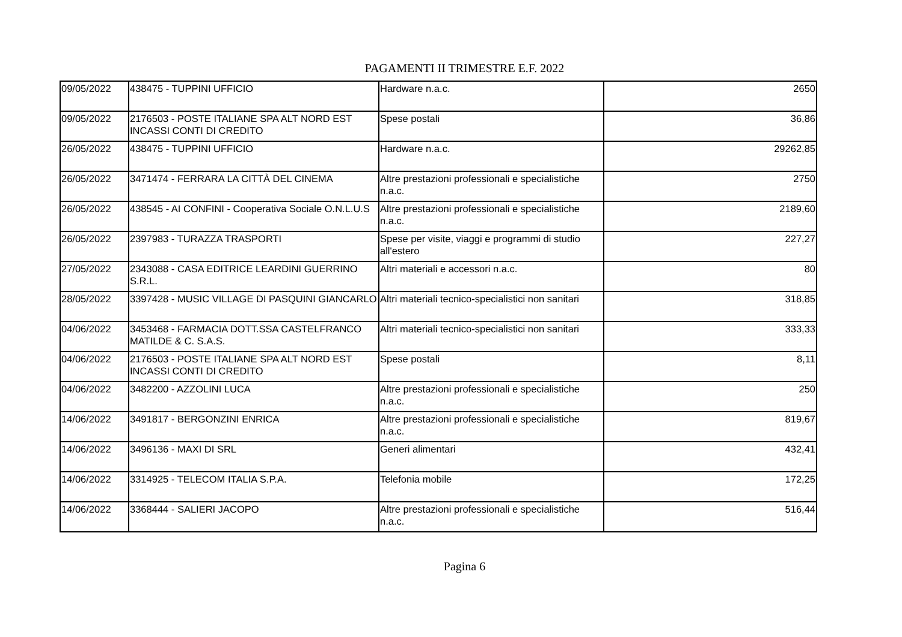PAGAMENTI II TRIMESTRE E.F. 2022
| 09/05/2022 | 438475 - TUPPINI UFFICIO | Hardware n.a.c. | 2650 |
| 09/05/2022 | 2176503 - POSTE ITALIANE SPA ALT NORD EST INCASSI CONTI DI CREDITO | Spese postali | 36,86 |
| 26/05/2022 | 438475 - TUPPINI UFFICIO | Hardware n.a.c. | 29262,85 |
| 26/05/2022 | 3471474 - FERRARA LA CITTÀ DEL CINEMA | Altre prestazioni professionali e specialistiche n.a.c. | 2750 |
| 26/05/2022 | 438545 - AI CONFINI - Cooperativa Sociale O.N.L.U.S | Altre prestazioni professionali e specialistiche n.a.c. | 2189,60 |
| 26/05/2022 | 2397983 - TURAZZA TRASPORTI | Spese per visite, viaggi e programmi di studio all'estero | 227,27 |
| 27/05/2022 | 2343088 - CASA EDITRICE LEARDINI GUERRINO S.R.L. | Altri materiali e accessori n.a.c. | 80 |
| 28/05/2022 | 3397428 - MUSIC VILLAGE DI PASQUINI GIANCARLO | Altri materiali tecnico-specialistici non sanitari | 318,85 |
| 04/06/2022 | 3453468 - FARMACIA DOTT.SSA CASTELFRANCO MATILDE & C. S.A.S. | Altri materiali tecnico-specialistici non sanitari | 333,33 |
| 04/06/2022 | 2176503 - POSTE ITALIANE SPA ALT NORD EST INCASSI CONTI DI CREDITO | Spese postali | 8,11 |
| 04/06/2022 | 3482200 - AZZOLINI LUCA | Altre prestazioni professionali e specialistiche n.a.c. | 250 |
| 14/06/2022 | 3491817 - BERGONZINI ENRICA | Altre prestazioni professionali e specialistiche n.a.c. | 819,67 |
| 14/06/2022 | 3496136 - MAXI DI SRL | Generi alimentari | 432,41 |
| 14/06/2022 | 3314925 - TELECOM ITALIA S.P.A. | Telefonia mobile | 172,25 |
| 14/06/2022 | 3368444 - SALIERI JACOPO | Altre prestazioni professionali e specialistiche n.a.c. | 516,44 |
Pagina 6